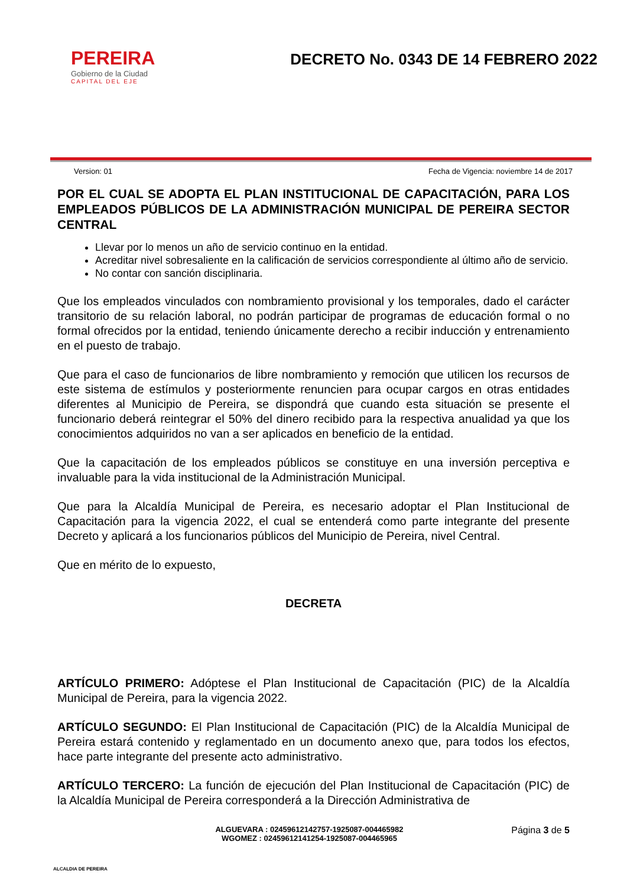PEREIRA
Gobierno de la Ciudad
CAPITAL DEL EJE
DECRETO No. 0343 DE 14 FEBRERO 2022
Version: 01 Fecha de Vigencia: noviembre 14 de 2017
POR EL CUAL SE ADOPTA EL PLAN INSTITUCIONAL DE CAPACITACIÓN, PARA LOS EMPLEADOS PÚBLICOS DE LA ADMINISTRACIÓN MUNICIPAL DE PEREIRA SECTOR CENTRAL
Llevar por lo menos un año de servicio continuo en la entidad.
Acreditar nivel sobresaliente en la calificación de servicios correspondiente al último año de servicio.
No contar con sanción disciplinaria.
Que los empleados vinculados con nombramiento provisional y los temporales, dado el carácter transitorio de su relación laboral, no podrán participar de programas de educación formal o no formal ofrecidos por la entidad, teniendo únicamente derecho a recibir inducción y entrenamiento en el puesto de trabajo.
Que para el caso de funcionarios de libre nombramiento y remoción que utilicen los recursos de este sistema de estímulos y posteriormente renuncien para ocupar cargos en otras entidades diferentes al Municipio de Pereira, se dispondrá que cuando esta situación se presente el funcionario deberá reintegrar el 50% del dinero recibido para la respectiva anualidad ya que los conocimientos adquiridos no van a ser aplicados en beneficio de la entidad.
Que la capacitación de los empleados públicos se constituye en una inversión perceptiva e invaluable para la vida institucional de la Administración Municipal.
Que para la Alcaldía Municipal de Pereira, es necesario adoptar el Plan Institucional de Capacitación para la vigencia 2022, el cual se entenderá como parte integrante del presente Decreto y aplicará a los funcionarios públicos del Municipio de Pereira, nivel Central.
Que en mérito de lo expuesto,
DECRETA
ARTÍCULO PRIMERO: Adóptese el Plan Institucional de Capacitación (PIC) de la Alcaldía Municipal de Pereira, para la vigencia 2022.
ARTÍCULO SEGUNDO: El Plan Institucional de Capacitación (PIC) de la Alcaldía Municipal de Pereira estará contenido y reglamentado en un documento anexo que, para todos los efectos, hace parte integrante del presente acto administrativo.
ARTÍCULO TERCERO: La función de ejecución del Plan Institucional de Capacitación (PIC) de la Alcaldía Municipal de Pereira corresponderá a la Dirección Administrativa de
ALCALDIA DE PEREIRA
ALGUEVARA : 02459612142757-1925087-004465982
WGOMEZ : 02459612141254-1925087-004465965
Página 3 de 5